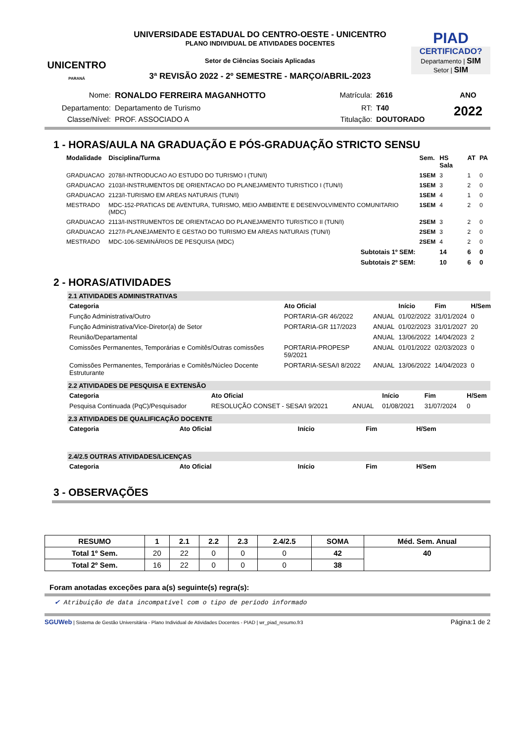UNICENTRO
PARANÁ
UNIVERSIDADE ESTADUAL DO CENTRO-OESTE - UNICENTRO
PLANO INDIVIDUAL DE ATIVIDADES DOCENTES
Setor de Ciências Sociais Aplicadas
3ª REVISÃO 2022 - 2º SEMESTRE - MARÇO/ABRIL-2023
PIAD
CERTIFICADO?
Departamento | SIM
Setor | SIM
| Nome: | RONALDO FERREIRA MAGANHOTTO | Matrícula: | 2616 | ANO |
| Departamento: | Departamento de Turismo | RT: | T40 | 2022 |
| Classe/Nível: | PROF. ASSOCIADO A | Titulação: | DOUTORADO | |
1 - HORAS/AULA NA GRADUAÇÃO E PÓS-GRADUAÇÃO STRICTO SENSU
| Modalidade | Disciplina/Turma | Sem. | HS Sala | AT | PA |
| --- | --- | --- | --- | --- | --- |
| GRADUACAO | 2078/I-INTRODUCAO AO ESTUDO DO TURISMO I (TUN/I) | 1SEM | 3 | 1 | 0 |
| GRADUACAO | 2103/I-INSTRUMENTOS DE ORIENTACAO DO PLANEJAMENTO TURISTICO I (TUN/I) | 1SEM | 3 | 2 | 0 |
| GRADUACAO | 2123/I-TURISMO EM AREAS NATURAIS (TUN/I) | 1SEM | 4 | 1 | 0 |
| MESTRADO | MDC-152-PRATICAS DE AVENTURA, TURISMO, MEIO AMBIENTE E DESENVOLVIMENTO COMUNITARIO (MDC) | 1SEM | 4 | 2 | 0 |
| GRADUACAO | 2113/I-INSTRUMENTOS DE ORIENTACAO DO PLANEJAMENTO TURISTICO II (TUN/I) | 2SEM | 3 | 2 | 0 |
| GRADUACAO | 2127/I-PLANEJAMENTO E GESTAO DO TURISMO EM AREAS NATURAIS (TUN/I) | 2SEM | 3 | 2 | 0 |
| MESTRADO | MDC-106-SEMINÁRIOS DE PESQUISA (MDC) | 2SEM | 4 | 2 | 0 |
| | Subtotais 1º SEM: | | 14 | 6 | 0 |
| | Subtotais 2º SEM: | | 10 | 6 | 0 |
2 - HORAS/ATIVIDADES
2.1 ATIVIDADES ADMINISTRATIVAS
| Categoria | Ato Oficial | | Início | Fim | H/Sem |
| --- | --- | --- | --- | --- | --- |
| Função Administrativa/Outro | PORTARIA-GR 46/2022 | ANUAL | 01/02/2022 | 31/01/2024 | 0 |
| Função Administrativa/Vice-Diretor(a) de Setor | PORTARIA-GR 117/2023 | ANUAL | 01/02/2023 | 31/01/2027 | 20 |
| Reunião/Departamental | | ANUAL | 13/06/2022 | 14/04/2023 | 2 |
| Comissões Permanentes, Temporárias e Comitês/Outras comissões | PORTARIA-PROPESP 59/2021 | ANUAL | 01/01/2022 | 02/03/2023 | 0 |
| Comissões Permanentes, Temporárias e Comitês/Núcleo Docente Estruturante | PORTARIA-SESA/I 8/2022 | ANUAL | 13/06/2022 | 14/04/2023 | 0 |
2.2 ATIVIDADES DE PESQUISA E EXTENSÃO
| Categoria | Ato Oficial | | Início | Fim | H/Sem |
| --- | --- | --- | --- | --- | --- |
| Pesquisa Continuada (PqC)/Pesquisador | RESOLUÇÃO CONSET - SESA/I 9/2021 | ANUAL | 01/08/2021 | 31/07/2024 | 0 |
2.3 ATIVIDADES DE QUALIFICAÇÃO DOCENTE
| Categoria | Ato Oficial | Início | Fim | H/Sem |
| --- | --- | --- | --- | --- |
2.4/2.5 OUTRAS ATIVIDADES/LICENÇAS
| Categoria | Ato Oficial | Início | Fim | H/Sem |
| --- | --- | --- | --- | --- |
3 - OBSERVAÇÕES
| RESUMO | 1 | 2.1 | 2.2 | 2.3 | 2.4/2.5 | SOMA | Méd. Sem. Anual |
| --- | --- | --- | --- | --- | --- | --- | --- |
| Total 1º Sem. | 20 | 22 | 0 | 0 | 0 | 42 | 40 |
| Total 2º Sem. | 16 | 22 | 0 | 0 | 0 | 38 | |
Foram anotadas exceções para a(s) seguinte(s) regra(s):
✔ Atribuição de data incompatível com o tipo de período informado
SGUWeb | Sistema de Gestão Universitária - Plano Individual de Atividades Docentes - PIAD | wr_piad_resumo.fr3 Página:1 de 2